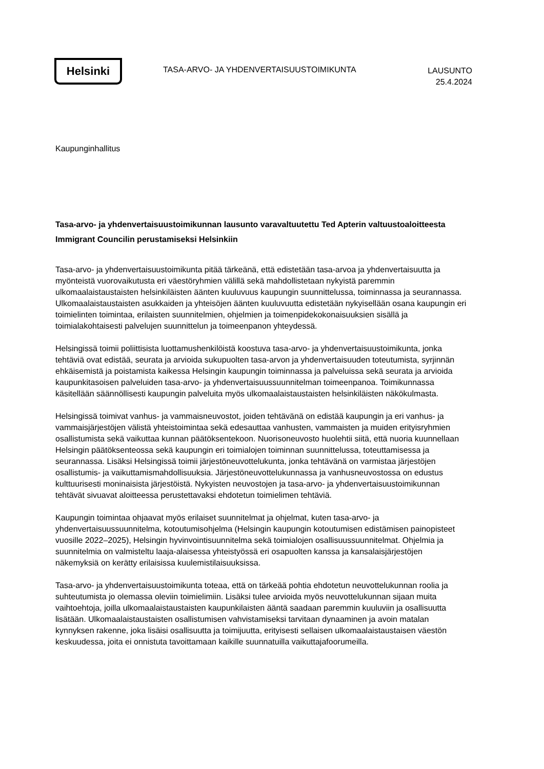Helsinki
TASA-ARVO- JA YHDENVERTAISUUSTOIMIKUNTA
LAUSUNTO
25.4.2024
Kaupunginhallitus
Tasa-arvo- ja yhdenvertaisuustoimikunnan lausunto varavaltuutettu Ted Apterin valtuustoaloitteesta Immigrant Councilin perustamiseksi Helsinkiin
Tasa-arvo- ja yhdenvertaisuustoimikunta pitää tärkeänä, että edistetään tasa-arvoa ja yhdenvertaisuutta ja myönteistä vuorovaikutusta eri väestöryhmien välillä sekä mahdollistetaan nykyistä paremmin ulkomaalaistaustaisten helsinkiläisten äänten kuuluvuus kaupungin suunnittelussa, toiminnassa ja seurannassa. Ulkomaalaistaustaisten asukkaiden ja yhteisöjen äänten kuuluvuutta edistetään nykyisellään osana kaupungin eri toimielinten toimintaa, erilaisten suunnitelmien, ohjelmien ja toimenpidekokonaisuuksien sisällä ja toimialakohtaisesti palvelujen suunnittelun ja toimeenpanon yhteydessä.
Helsingissä toimii poliittisista luottamushenkilöistä koostuva tasa-arvo- ja yhdenvertaisuustoimikunta, jonka tehtäviä ovat edistää, seurata ja arvioida sukupuolten tasa-arvon ja yhdenvertaisuuden toteutumista, syrjinnän ehkäisemistä ja poistamista kaikessa Helsingin kaupungin toiminnassa ja palveluissa sekä seurata ja arvioida kaupunkitasoisen palveluiden tasa-arvo- ja yhdenvertaisuussuunnitelman toimeenpanoa. Toimikunnassa käsitellään säännöllisesti kaupungin palveluita myös ulkomaalaistaustaisten helsinkiläisten näkökulmasta.
Helsingissä toimivat vanhus- ja vammaisneuvostot, joiden tehtävänä on edistää kaupungin ja eri vanhus- ja vammaisjärjestöjen välistä yhteistoimintaa sekä edesauttaa vanhusten, vammaisten ja muiden erityisryhmien osallistumista sekä vaikuttaa kunnan päätöksentekoon. Nuorisoneuvosto huolehtii siitä, että nuoria kuunnellaan Helsingin päätöksenteossa sekä kaupungin eri toimialojen toiminnan suunnittelussa, toteuttamisessa ja seurannassa. Lisäksi Helsingissä toimii järjestöneuvottelukunta, jonka tehtävänä on varmistaa järjestöjen osallistumis- ja vaikuttamismahdollisuuksia. Järjestöneuvottelukunnassa ja vanhusneuvostossa on edustus kulttuurisesti moninaisista järjestöistä. Nykyisten neuvostojen ja tasa-arvo- ja yhdenvertaisuustoimikunnan tehtävät sivuavat aloitteessa perustettavaksi ehdotetun toimielimen tehtäviä.
Kaupungin toimintaa ohjaavat myös erilaiset suunnitelmat ja ohjelmat, kuten tasa-arvo- ja yhdenvertaisuussuunnitelma, kotoutumisohjelma (Helsingin kaupungin kotoutumisen edistämisen painopisteet vuosille 2022–2025), Helsingin hyvinvointisuunnitelma sekä toimialojen osallisuussuunnitelmat. Ohjelmia ja suunnitelmia on valmisteltu laaja-alaisessa yhteistyössä eri osapuolten kanssa ja kansalaisjärjestöjen näkemyksiä on kerätty erilaisissa kuulemistilaisuuksissa.
Tasa-arvo- ja yhdenvertaisuustoimikunta toteaa, että on tärkeää pohtia ehdotetun neuvottelukunnan roolia ja suhteutumista jo olemassa oleviin toimielimiin. Lisäksi tulee arvioida myös neuvottelukunnan sijaan muita vaihtoehtoja, joilla ulkomaalaistaustaisten kaupunkilaisten ääntä saadaan paremmin kuuluviin ja osallisuutta lisätään. Ulkomaalaistaustaisten osallistumisen vahvistamiseksi tarvitaan dynaaminen ja avoin matalan kynnyksen rakenne, joka lisäisi osallisuutta ja toimijuutta, erityisesti sellaisen ulkomaalaistaustaisen väestön keskuudessa, joita ei onnistuta tavoittamaan kaikille suunnatuilla vaikuttajafoorumeilla.